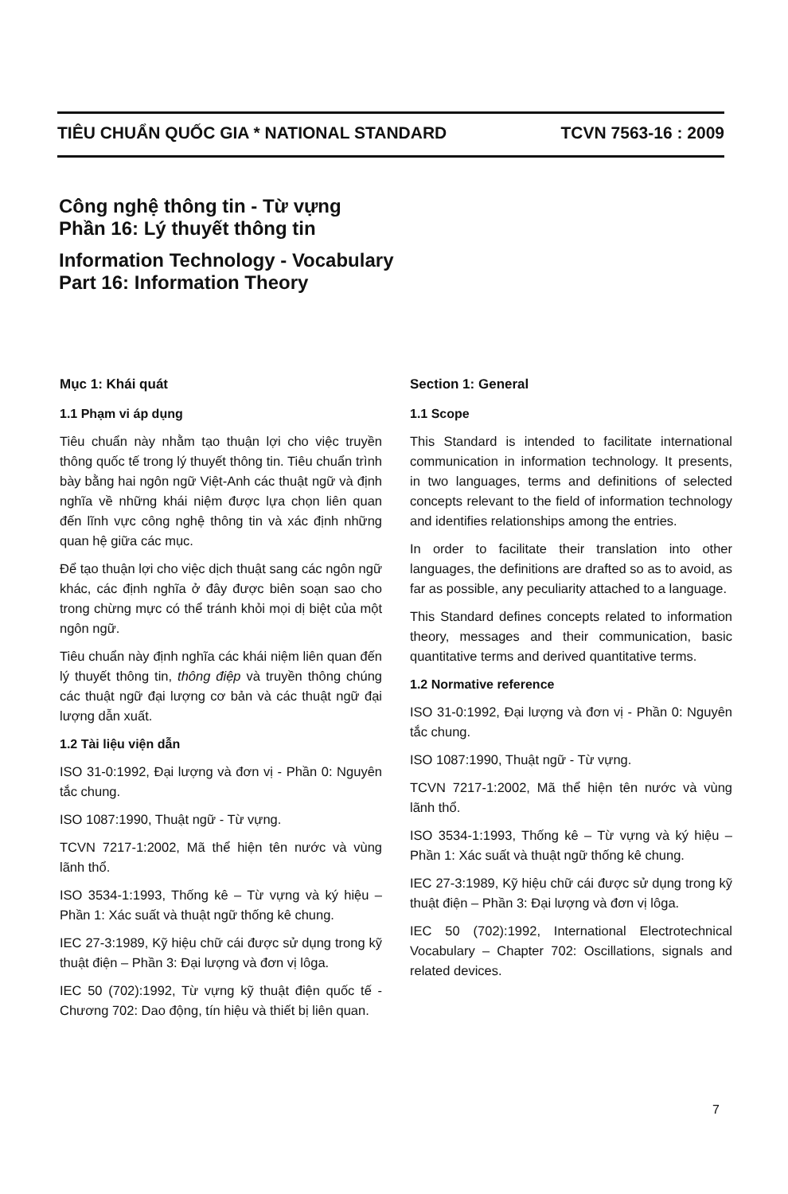TIÊU CHUẨN QUỐC GIA * NATIONAL STANDARD TCVN 7563-16 : 2009
Công nghệ thông tin - Từ vựng
Phần 16: Lý thuyết thông tin
Information Technology - Vocabulary
Part 16: Information Theory
Mục 1: Khái quát
1.1 Phạm vi áp dụng
Tiêu chuẩn này nhằm tạo thuận lợi cho việc truyền thông quốc tế trong lý thuyết thông tin. Tiêu chuẩn trình bày bằng hai ngôn ngữ Việt-Anh các thuật ngữ và định nghĩa về những khái niệm được lựa chọn liên quan đến lĩnh vực công nghệ thông tin và xác định những quan hệ giữa các mục.
Để tạo thuận lợi cho việc dịch thuật sang các ngôn ngữ khác, các định nghĩa ở đây được biên soạn sao cho trong chừng mực có thể tránh khỏi mọi dị biệt của một ngôn ngữ.
Tiêu chuẩn này định nghĩa các khái niệm liên quan đến lý thuyết thông tin, thông điệp và truyền thông chúng các thuật ngữ đại lượng cơ bản và các thuật ngữ đại lượng dẫn xuất.
1.2 Tài liệu viện dẫn
ISO 31-0:1992, Đại lượng và đơn vị - Phần 0: Nguyên tắc chung.
ISO 1087:1990, Thuật ngữ - Từ vựng.
TCVN 7217-1:2002, Mã thể hiện tên nước và vùng lãnh thổ.
ISO 3534-1:1993, Thống kê – Từ vựng và ký hiệu – Phần 1: Xác suất và thuật ngữ thống kê chung.
IEC 27-3:1989, Kỹ hiệu chữ cái được sử dụng trong kỹ thuật điện – Phần 3: Đại lượng và đơn vị lôga.
IEC 50 (702):1992, Từ vựng kỹ thuật điện quốc tế - Chương 702: Dao động, tín hiệu và thiết bị liên quan.
Section 1: General
1.1 Scope
This Standard is intended to facilitate international communication in information technology. It presents, in two languages, terms and definitions of selected concepts relevant to the field of information technology and identifies relationships among the entries.
In order to facilitate their translation into other languages, the definitions are drafted so as to avoid, as far as possible, any peculiarity attached to a language.
This Standard defines concepts related to information theory, messages and their communication, basic quantitative terms and derived quantitative terms.
1.2 Normative reference
ISO 31-0:1992, Đại lượng và đơn vị - Phần 0: Nguyên tắc chung.
ISO 1087:1990, Thuật ngữ - Từ vựng.
TCVN 7217-1:2002, Mã thể hiện tên nước và vùng lãnh thổ.
ISO 3534-1:1993, Thống kê – Từ vựng và ký hiệu – Phần 1: Xác suất và thuật ngữ thống kê chung.
IEC 27-3:1989, Kỹ hiệu chữ cái được sử dụng trong kỹ thuật điện – Phần 3: Đại lượng và đơn vị lôga.
IEC 50 (702):1992, International Electrotechnical Vocabulary – Chapter 702: Oscillations, signals and related devices.
7